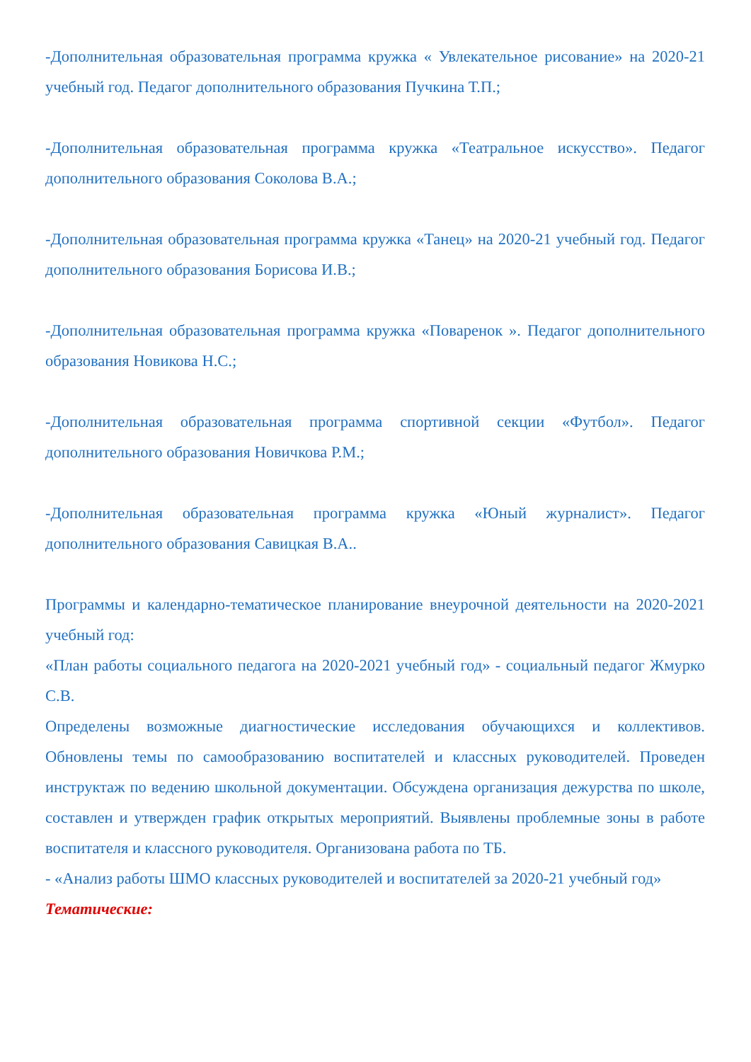-Дополнительная образовательная программа кружка « Увлекательное рисование» на 2020-21 учебный год. Педагог дополнительного образования Пучкина Т.П.;
-Дополнительная образовательная программа кружка «Театральное искусство». Педагог дополнительного образования Соколова В.А.;
-Дополнительная образовательная программа кружка «Танец» на 2020-21 учебный год. Педагог дополнительного образования Борисова И.В.;
-Дополнительная образовательная программа кружка «Поваренок ». Педагог дополнительного образования Новикова Н.С.;
-Дополнительная образовательная программа спортивной секции «Футбол». Педагог дополнительного образования Новичкова Р.М.;
-Дополнительная образовательная программа кружка «Юный журналист». Педагог дополнительного образования Савицкая В.А..
Программы и календарно-тематическое планирование внеурочной деятельности на 2020-2021 учебный год:
«План работы социального педагога на 2020-2021 учебный год» - социальный педагог Жмурко С.В.
Определены возможные диагностические исследования обучающихся и коллективов. Обновлены темы по самообразованию воспитателей и классных руководителей. Проведен инструктаж по ведению школьной документации. Обсуждена организация дежурства по школе, составлен и утвержден график открытых мероприятий. Выявлены проблемные зоны в работе воспитателя и классного руководителя. Организована работа по ТБ.
- «Анализ работы ШМО классных руководителей и воспитателей за 2020-21 учебный год»
Тематические: